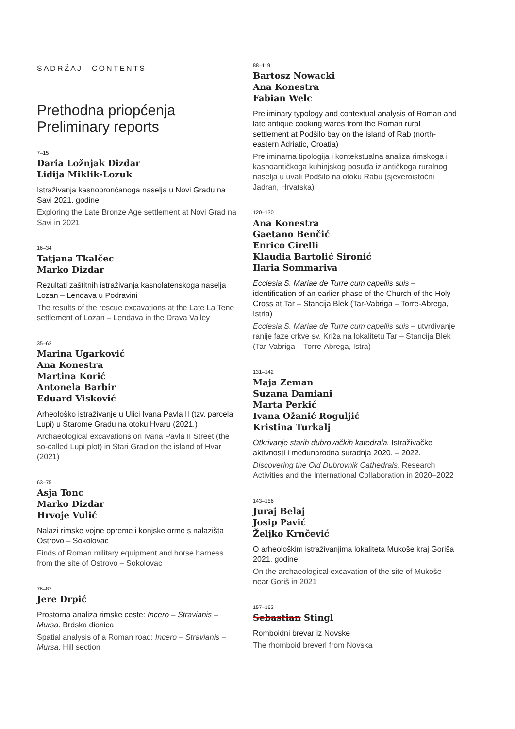SADRŽAJ—CONTENTS
Prethodna priopćenja
Preliminary reports
7–15
Daria Ložnjak Dizdar
Lidija Miklik-Lozuk
Istraživanja kasnobrončanoga naselja u Novi Gradu na Savi 2021. godine
Exploring the Late Bronze Age settlement at Novi Grad na Savi in 2021
16–34
Tatjana Tkalčec
Marko Dizdar
Rezultati zaštitnih istraživanja kasnolatenskoga naselja Lozan – Lendava u Podravini
The results of the rescue excavations at the Late La Tene settlement of Lozan – Lendava in the Drava Valley
35–62
Marina Ugarković
Ana Konestra
Martina Korić
Antonela Barbir
Eduard Visković
Arheološko istraživanje u Ulici Ivana Pavla II (tzv. parcela Lupi) u Starome Gradu na otoku Hvaru (2021.)
Archaeological excavations on Ivana Pavla II Street (the so-called Lupi plot) in Stari Grad on the island of Hvar (2021)
63–75
Asja Tonc
Marko Dizdar
Hrvoje Vulić
Nalazi rimske vojne opreme i konjske orme s nalazišta Ostrovo – Sokolovac
Finds of Roman military equipment and horse harness from the site of Ostrovo – Sokolovac
76–87
Jere Drpić
Prostorna analiza rimske ceste: Incero – Stravianis – Mursa. Brdska dionica
Spatial analysis of a Roman road: Incero – Stravianis – Mursa. Hill section
88–119
Bartosz Nowacki
Ana Konestra
Fabian Welc
Preliminary typology and contextual analysis of Roman and late antique cooking wares from the Roman rural settlement at Podšilo bay on the island of Rab (north-eastern Adriatic, Croatia)
Preliminarna tipologija i kontekstualna analiza rimskoga i kasnoantičkoga kuhinjskog posuđa iz antičkoga ruralnog naselja u uvali Podšilo na otoku Rabu (sjeveroistočni Jadran, Hrvatska)
120–130
Ana Konestra
Gaetano Benčić
Enrico Cirelli
Klaudia Bartolić Sironić
Ilaria Sommariva
Ecclesia S. Mariae de Turre cum capellis suis – identification of an earlier phase of the Church of the Holy Cross at Tar – Stancija Blek (Tar-Vabriga – Torre-Abrega, Istria)
Ecclesia S. Mariae de Turre cum capellis suis – utvrdivanje ranije faze crkve sv. Križa na lokalitetu Tar – Stancija Blek (Tar-Vabriga – Torre-Abrega, Istra)
131–142
Maja Zeman
Suzana Damiani
Marta Perkić
Ivana Ožanić Roguljić
Kristina Turkalj
Otkrivanje starih dubrovačkih katedrala. Istraživačke aktivnosti i međunarodna suradnja 2020. – 2022.
Discovering the Old Dubrovnik Cathedrals. Research Activities and the International Collaboration in 2020–2022
143–156
Juraj Belaj
Josip Pavić
Željko Krnčević
O arheološkim istraživanjima lokaliteta Mukoše kraj Goriša 2021. godine
On the archaeological excavation of the site of Mukoše near Goriš in 2021
157–163
Sebastian Stingl
Romboidni brevar iz Novske
The rhomboid breverl from Novska